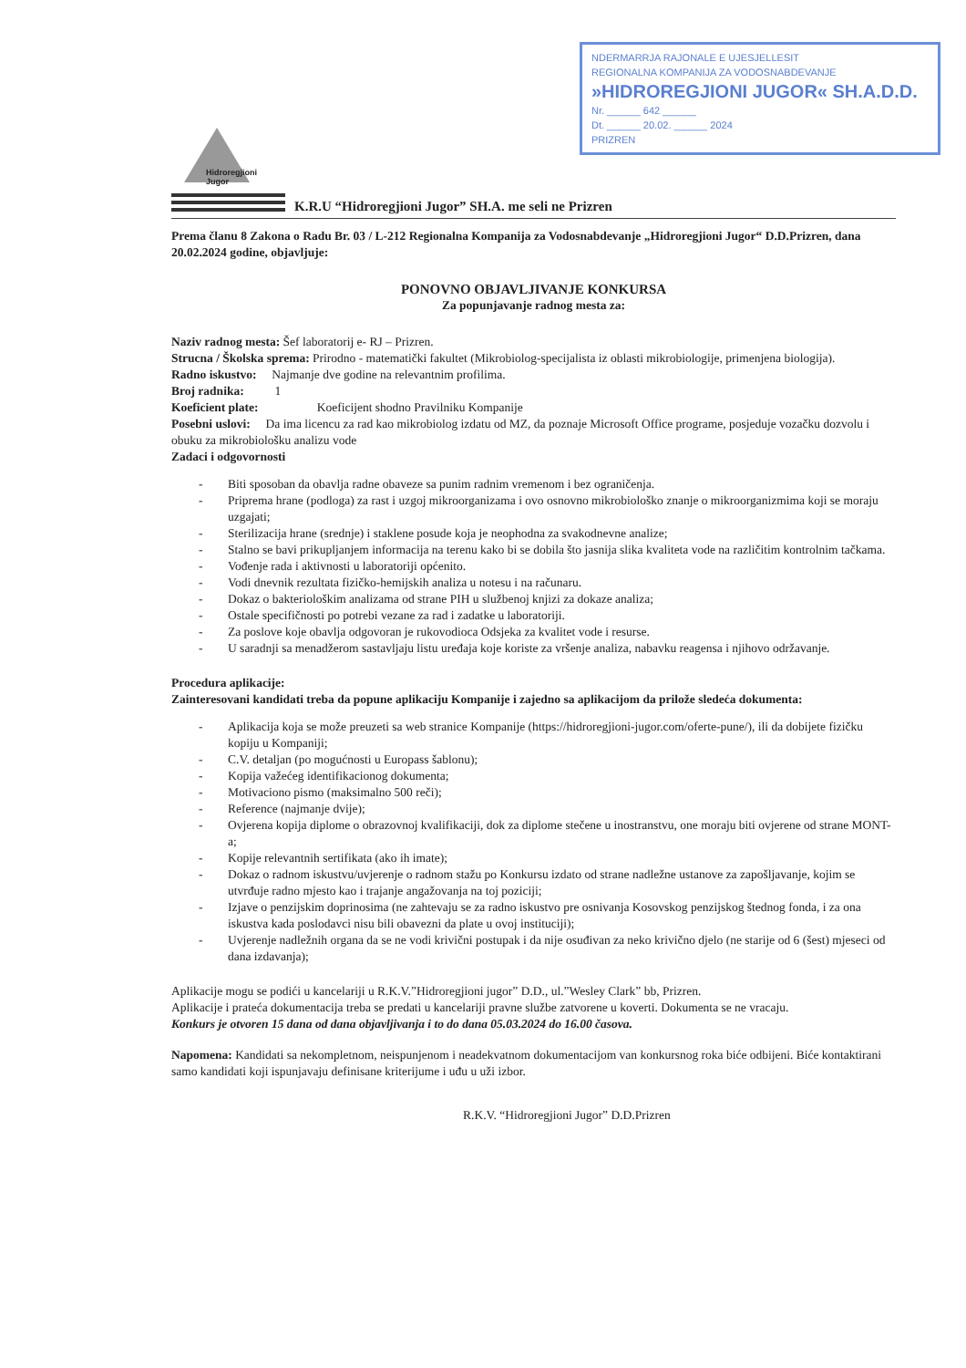NDERMARRJA RAJONALE E UJESJELLESIT
REGIONALNA KOMPANIJA ZA VODOSNABDEVANJE
»HIDROREGJIONI JUGOR« SH.A.D.D.
Nr. ______ 642 ______
Dt. ______ 20.02. ______ 2024
PRIZREN
Hidroregjioni
Jugor
K.R.U “Hidroregjioni Jugor” SH.A. me seli ne Prizren
Prema članu 8 Zakona o Radu Br. 03 / L-212 Regionalna Kompanija za Vodosnabdevanje „Hidroregjioni Jugor“ D.D.Prizren, dana 20.02.2024 godine, objavljuje:
PONOVNO OBJAVLJIVANJE KONKURSA
Za popunjavanje radnog mesta za:
Naziv radnog mesta: Šef laboratorij e- RJ – Prizren.
Strucna / Školska sprema: Prirodno - matematički fakultet (Mikrobiolog-specijalista iz oblasti mikrobiologije, primenjena biologija).
Radno iskustvo: Najmanje dve godine na relevantnim profilima.
Broj radnika: 1
Koeficient plate: Koeficijent shodno Pravilniku Kompanije
Posebni uslovi: Da ima licencu za rad kao mikrobiolog izdatu od MZ, da poznaje Microsoft Office programe, posjeduje vozačku dozvolu i obuku za mikrobiološku analizu vode
Zadaci i odgovornosti
- Biti sposoban da obavlja radne obaveze sa punim radnim vremenom i bez ograničenja.
- Priprema hrane (podloga) za rast i uzgoj mikroorganizama i ovo osnovno mikrobiološko znanje o mikroorganizmima koji se moraju uzgajati;
- Sterilizacija hrane (srednje) i staklene posude koja je neophodna za svakodnevne analize;
- Stalno se bavi prikupljanjem informacija na terenu kako bi se dobila što jasnija slika kvaliteta vode na različitim kontrolnim tačkama.
- Vođenje rada i aktivnosti u laboratoriji općenito.
- Vodi dnevnik rezultata fizičko-hemijskih analiza u notesu i na računaru.
- Dokaz o bakteriološkim analizama od strane PIH u službenoj knjizi za dokaze analiza;
- Ostale specifičnosti po potrebi vezane za rad i zadatke u laboratoriji.
- Za poslove koje obavlja odgovoran je rukovodioca Odsjeka za kvalitet vode i resurse.
- U saradnji sa menadžerom sastavljaju listu uređaja koje koriste za vršenje analiza, nabavku reagensa i njihovo održavanje.
Procedura aplikacije:
Zainteresovani kandidati treba da popune aplikaciju Kompanije i zajedno sa aplikacijom da prilože sledeća dokumenta:
- Aplikacija koja se može preuzeti sa web stranice Kompanije (https://hidroregjioni-jugor.com/oferte-pune/), ili da dobijete fizičku kopiju u Kompaniji;
- C.V. detaljan (po mogućnosti u Europass šablonu);
- Kopija važećeg identifikacionog dokumenta;
- Motivaciono pismo (maksimalno 500 reči);
- Reference (najmanje dvije);
- Ovjerena kopija diplome o obrazovnoj kvalifikaciji, dok za diplome stečene u inostranstvu, one moraju biti ovjerene od strane MONT-a;
- Kopije relevantnih sertifikata (ako ih imate);
- Dokaz o radnom iskustvu/uvjerenje o radnom stažu po Konkursu izdato od strane nadležne ustanove za zapošljavanje, kojim se utvrđuje radno mjesto kao i trajanje angažovanja na toj poziciji;
- Izjave o penzijskim doprinosima (ne zahtevaju se za radno iskustvo pre osnivanja Kosovskog penzijskog štednog fonda, i za ona iskustva kada poslodavci nisu bili obavezni da plate u ovoj instituciji);
- Uvjerenje nadležnih organa da se ne vodi krivični postupak i da nije osuđivan za neko krivično djelo (ne starije od 6 (šest) mjeseci od dana izdavanja);
Aplikacije mogu se podići u kancelariji u R.K.V.”Hidroregjioni jugor” D.D., ul.”Wesley Clark” bb, Prizren.
Aplikacije i prateća dokumentacija treba se predati u kancelariji pravne službe zatvorene u koverti. Dokumenta se ne vracaju.
Konkurs je otvoren 15 dana od dana objavljivanja i to do dana 05.03.2024 do 16.00 časova.
Napomena: Kandidati sa nekompletnom, neispunjenom i neadekvatnom dokumentacijom van konkursnog roka biće odbijeni. Biće kontaktirani samo kandidati koji ispunjavaju definisane kriterijume i uđu u uži izbor.
R.K.V. “Hidroregjioni Jugor” D.D.Prizren